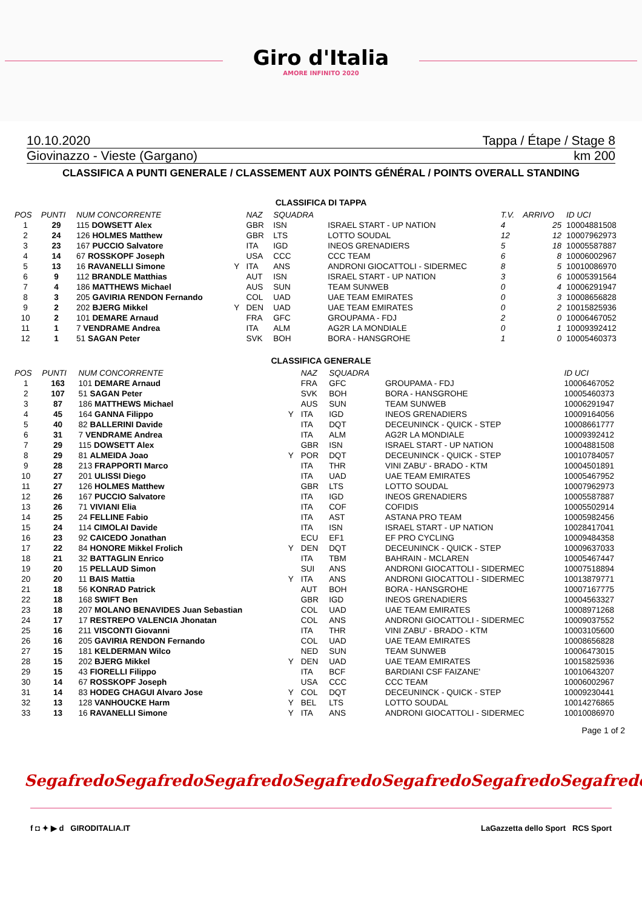Giro d'Italia
AMORE INFINITO 2020
10.10.2020 Tappa / Étape / Stage 8
Giovinazzo - Vieste (Gargano) km 200
CLASSIFICA A PUNTI GENERALE / CLASSEMENT AUX POINTS GÉNÉRAL / POINTS OVERALL STANDING
CLASSIFICA DI TAPPA
| POS | PUNTI | NUM CONCORRENTE | | NAZ | SQUADRA | | T.V. | ARRIVO | ID UCI |
| --- | --- | --- | --- | --- | --- | --- | --- | --- | --- |
| 1 | 29 | 115 DOWSETT Alex | | GBR | ISN | ISRAEL START - UP NATION | 4 | 25 | 10004881508 |
| 2 | 24 | 126 HOLMES Matthew | | GBR | LTS | LOTTO SOUDAL | 12 | 12 | 10007962973 |
| 3 | 23 | 167 PUCCIO Salvatore | | ITA | IGD | INEOS GRENADIERS | 5 | 18 | 10005587887 |
| 4 | 14 | 67 ROSSKOPF Joseph | | USA | CCC | CCC TEAM | 6 | 8 | 10006002967 |
| 5 | 13 | 16 RAVANELLI Simone | Y | ITA | ANS | ANDRONI GIOCATTOLI - SIDERMEC | 8 | 5 | 10010086970 |
| 6 | 9 | 112 BRANDLE Matthias | | AUT | ISN | ISRAEL START - UP NATION | 3 | 6 | 10005391564 |
| 7 | 4 | 186 MATTHEWS Michael | | AUS | SUN | TEAM SUNWEB | 0 | 4 | 10006291947 |
| 8 | 3 | 205 GAVIRIA RENDON Fernando | | COL | UAD | UAE TEAM EMIRATES | 0 | 3 | 10008656828 |
| 9 | 2 | 202 BJERG Mikkel | Y | DEN | UAD | UAE TEAM EMIRATES | 0 | 2 | 10015825936 |
| 10 | 2 | 101 DEMARE Arnaud | | FRA | GFC | GROUPAMA - FDJ | 2 | 0 | 10006467052 |
| 11 | 1 | 7 VENDRAME Andrea | | ITA | ALM | AG2R LA MONDIALE | 0 | 1 | 10009392412 |
| 12 | 1 | 51 SAGAN Peter | | SVK | BOH | BORA - HANSGROHE | 1 | 0 | 10005460373 |
CLASSIFICA GENERALE
| POS | PUNTI | NUM CONCORRENTE | | NAZ | SQUADRA | | ID UCI |
| --- | --- | --- | --- | --- | --- | --- | --- |
| 1 | 163 | 101 DEMARE Arnaud | | FRA | GFC | GROUPAMA - FDJ | 10006467052 |
| 2 | 107 | 51 SAGAN Peter | | SVK | BOH | BORA - HANSGROHE | 10005460373 |
| 3 | 87 | 186 MATTHEWS Michael | | AUS | SUN | TEAM SUNWEB | 10006291947 |
| 4 | 45 | 164 GANNA Filippo | Y | ITA | IGD | INEOS GRENADIERS | 10009164056 |
| 5 | 40 | 82 BALLERINI Davide | | ITA | DQT | DECEUNINCK - QUICK - STEP | 10008661777 |
| 6 | 31 | 7 VENDRAME Andrea | | ITA | ALM | AG2R LA MONDIALE | 10009392412 |
| 7 | 29 | 115 DOWSETT Alex | | GBR | ISN | ISRAEL START - UP NATION | 10004881508 |
| 8 | 29 | 81 ALMEIDA Joao | Y | POR | DQT | DECEUNINCK - QUICK - STEP | 10010784057 |
| 9 | 28 | 213 FRAPPORTI Marco | | ITA | THR | VINI ZABU' - BRADO - KTM | 10004501891 |
| 10 | 27 | 201 ULISSI Diego | | ITA | UAD | UAE TEAM EMIRATES | 10005467952 |
| 11 | 27 | 126 HOLMES Matthew | | GBR | LTS | LOTTO SOUDAL | 10007962973 |
| 12 | 26 | 167 PUCCIO Salvatore | | ITA | IGD | INEOS GRENADIERS | 10005587887 |
| 13 | 26 | 71 VIVIANI Elia | | ITA | COF | COFIDIS | 10005502914 |
| 14 | 25 | 24 FELLINE Fabio | | ITA | AST | ASTANA PRO TEAM | 10005982456 |
| 15 | 24 | 114 CIMOLAI Davide | | ITA | ISN | ISRAEL START - UP NATION | 10028417041 |
| 16 | 23 | 92 CAICEDO Jonathan | | ECU | EF1 | EF PRO CYCLING | 10009484358 |
| 17 | 22 | 84 HONORE Mikkel Frolich | Y | DEN | DQT | DECEUNINCK - QUICK - STEP | 10009637033 |
| 18 | 21 | 32 BATTAGLIN Enrico | | ITA | TBM | BAHRAIN - MCLAREN | 10005467447 |
| 19 | 20 | 15 PELLAUD Simon | | SUI | ANS | ANDRONI GIOCATTOLI - SIDERMEC | 10007518894 |
| 20 | 20 | 11 BAIS Mattia | Y | ITA | ANS | ANDRONI GIOCATTOLI - SIDERMEC | 10013879771 |
| 21 | 18 | 56 KONRAD Patrick | | AUT | BOH | BORA - HANSGROHE | 10007167775 |
| 22 | 18 | 168 SWIFT Ben | | GBR | IGD | INEOS GRENADIERS | 10004563327 |
| 23 | 18 | 207 MOLANO BENAVIDES Juan Sebastian | | COL | UAD | UAE TEAM EMIRATES | 10008971268 |
| 24 | 17 | 17 RESTREPO VALENCIA Jhonatan | | COL | ANS | ANDRONI GIOCATTOLI - SIDERMEC | 10009037552 |
| 25 | 16 | 211 VISCONTI Giovanni | | ITA | THR | VINI ZABU' - BRADO - KTM | 10003105600 |
| 26 | 16 | 205 GAVIRIA RENDON Fernando | | COL | UAD | UAE TEAM EMIRATES | 10008656828 |
| 27 | 15 | 181 KELDERMAN Wilco | | NED | SUN | TEAM SUNWEB | 10006473015 |
| 28 | 15 | 202 BJERG Mikkel | Y | DEN | UAD | UAE TEAM EMIRATES | 10015825936 |
| 29 | 15 | 43 FIORELLI Filippo | | ITA | BCF | BARDIANI CSF FAIZANE' | 10010643207 |
| 30 | 14 | 67 ROSSKOPF Joseph | | USA | CCC | CCC TEAM | 10006002967 |
| 31 | 14 | 83 HODEG CHAGUI Alvaro Jose | Y | COL | DQT | DECEUNINCK - QUICK - STEP | 10009230441 |
| 32 | 13 | 128 VANHOUCKE Harm | Y | BEL | LTS | LOTTO SOUDAL | 10014276865 |
| 33 | 13 | 16 RAVANELLI Simone | Y | ITA | ANS | ANDRONI GIOCATTOLI - SIDERMEC | 10010086970 |
Page 1 of 2
Segafredo Segafredo Segafredo Segafredo Segafredo Segafredo Segafredo
f ◘ ✦ ▶ d GIRODITALIA.IT LaGazzetta dello Sport RCS Sport